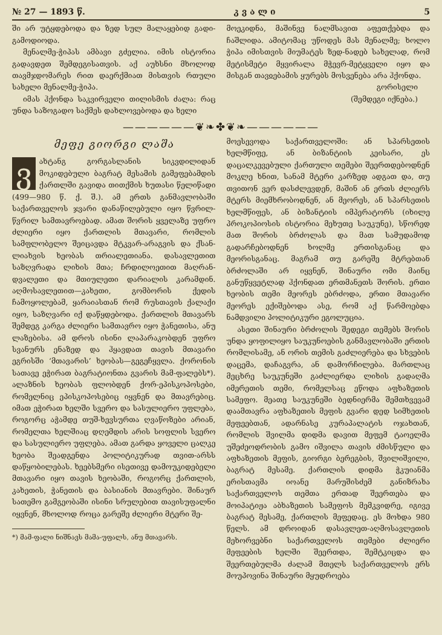№ 27 — 1893 წ. კ ვ ა ლ ი 5
ში არ უტყდებოდა და ზედ სულ მალაყებიდ გადი-გამოდიოდა.
მენალმე-ჭიპას ამბავი გძელია. იმის ისტორია გადავდეთ შემდეგისათვის. აქ აუხსნი მხოლოდ თავმჯდომარეს რით დაერქმიათ მისთვის რთული სახელი მენალმე-ჭიპა.
იმას ჰქონდა საკვირველი თილისმის ძალა: რაც უნდა საზოგადო საქმეს დახლოვებოდა და ხელი
მოეკიდნა, მაშინვე ნალმსავით აფეთქებდა და ჩაშლიდა. ამიტომაც უწოდეს მას მენალმე; ხოლო ჭიპა იმისთვის მიუმატეს ზედ-ნადებ სახელად, რომ მეტისმეტი მყვირალა მჭევრ-მეტყველი იყო და მისგან თავჲებამის ყურებს მოსვენება არა ჰქონდა.
გორისელი
(შემდეგი იქნება.)
——————❦❧✤❦❧——————
მეფე გიორგი ლაშა
ვახტანგ გორგასლანის სიკვდილიდან მოკიდებული ბაგრატ მესამის გამეფებამდის ქართლში გავიდა თითქმის ხუთასი წელიწადი (499—980 წ. ქ. შ.). ამ ერთს განმავლობაში საქართველოს ჯვარი დანაწილებული იყო წვრილ-წვრილ სამთავროებად. ამათ შორის ყველაზე უფრო ძლიერი იყო ქართლის მთავარი, რომლის სამფლობელო შეიცავდა მტკვარ-არაგვის და ქსან-ლიახვის ხეობას თრიალეთიანა. დასავლეთით საზღვრადა ლიხის მთა; ჩრდილოეთით მაღრან-დვალეთი და მთიულეთი დარიალის კარამდინ. აღმოსავლეთით—კახეთი, გომბორის ქედის ჩამოყოლებამ, ყარაიასთან რომ რუსთავის ქალაქი იყო, საზღვარი იქ დაწყდებოდა. ქართლის მთავარს შემდეგ კარგა ძლიერი სამთავრო იყო ჭანეთისა, ანუ ლაზებისა. ამ დროს ისინი ლაპარაკობდენ უფრო სვანურს ენაზედ და ჰყავდათ თავის მთავარი ეგრისში ‘მთავარის’ ხეობას—გეგეჩყვლა. ქორონის სათავე ეჭირათ ბაგრატიონთა გვარის მამ-ფალებს*). ალაზნის ხეობას ფლობდენ ქორ-ეპისკოპოსები, რომელნიც ეპისკოპოსებიც იყვნენ და მთავრებიც. იმათ ეჭირათ ხელში სვერო და სასულიერო უფლება, როგორც აჭამდე თუშ-ხევსურთა ღვაწოზები არიან, რომელთა ხელშიაც დღემდის არის სოფლის სვერო და სასულიერო უფლება. ამათ გარდა ყოველი ცალკე ხეობა შეადგენდა პოლიტიკურად თვით-არსს დაწყობილებას. ხეებსმერი ისეთივე დამოუკიდებელი მთავარი იყო თავის ხეობაში, როგორც ქართლის, კახეთის, ჭანეთის და ბასიანის მთავრები. შინაურ სათემო გამგეობაში ისინი სრულებით თავისუფალნი იყვნენ, მხოლოდ როცა გარეშე ძლიერი მტერი შე-
*) მამ-ფალი ნიშნავს მამა-უფალს, ანუ მთავარს.
მოესევოდა საქართველოში: ან სპარსეთის ხელმწიფე, ან ბიზანტიის კეისარი, ეს დაცალკევებული ქართული თემები შეერთდებოდნენ მოკლე ხნით, სანამ მტერი კარზედ ადგათ და, თუ თვითონ ვერ დასძლევდენ, მაშინ ან ერთს ძლიერს მტერს მიემხრობოდნენ, ან მეორეს, ან სპარსეთის ხელმწიფეს, ან ბიზანტიის იმპერატორს (იხილე პროკოპიოსის ისტორია მეხუთე საუკუნე), სწორედ მათ შორის ბრძოლას და მათ სამუდამოდ გადარჩებოდნენ ხოლმე ერთისგანაც და მეორისგანაც. მაგრამ თუ გარეშე მტრებთან ბრძოლაში არ იყვნენ, შინაური ომი მაინც განუწყვეტლად ჰქონდათ ერთმანეთს შორის. ერთი ხეობის თემი მეორეს ებრძოდა, ერთი მთავარი მეორეს ექიშებოდა ასე, რომ აქ წარმოებდა ნამდვილი პოლიტიკური ეგოლუცია.
ასეთი შინაური ბრძოლის შედეგი თემებს შორის უნდა ყოფილიყო საუკუნოების განმავლობაში ერთის რომლისამე, ან ორის თემის გაძლიერება და სხვების დაცემა, დაჩაგვრა, ან დამორჩილება. მართლაც მეცხრე საუკუნეში გაძლიერდა ლიხის გადაღმა იმერეთის თემი, რომელსაც ეწოდა აფხაზეთის სამეფო. მეათე საუკუნეში ბედნიერმა შემთხვევამ დაამთავრა აფხაზეთის მეფის გვარი დედ სიმხეთის მეფეებთან, ადარნასე კურაპალატის ოჯახთან, რომლის შვილმა დიდმა დავით მეფემ ტაოელმა უშეძეოდრობის გამო იშვილა თავის ძმისწული და აფხაზეთის მეფის, გიორგი ბერეგბის, შვილიშვილი, ბაგრატ მესამე. ქართლის დიდმა ჭკუიანმა ერისთავმა იოანე მარუშისძემ განიზრახა საქართველოს თემთა ერთად შეერთება და მოიპატიჟა აბხაზეთის სამეფოს მემკვიდრე, იგივე ბაგრატ მესამე, ქართლის მეფედაც. ეს მოხდა 980 წელს. ამ დროიდან დასავლეთ-აღმოსავლეთის მეხორვებნი საქართველოს თემები ძლიერი მეფეების ხელში შეერთდა, შემტკიცდა და შეერთებულმა ძალამ მთელს საქართველოს ერს მოუპოვინა შინაური მყუდროება